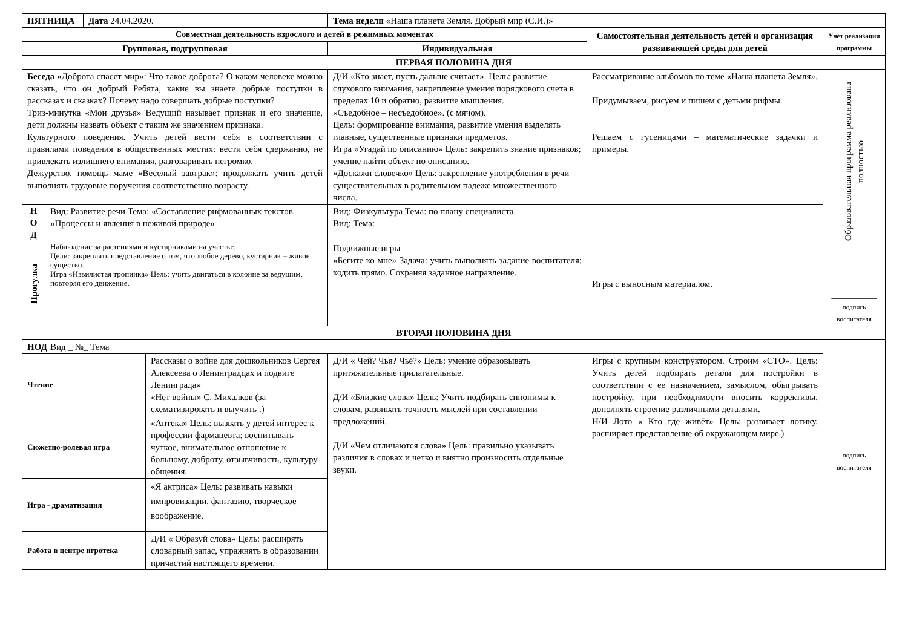| ПЯТНИЦА | | Дата 24.04.2020. | | Тема недели «Наша планета Земля. Добрый мир (С.И.)» | | |
| Совместная деятельность взрослого и детей в режимных моментах | | | | | Самостоятельная деятельность детей и организация развивающей среды для детей | Учет реализации программы |
| Групповая, подгрупповая | | | | Индивидуальная | | |
| ПЕРВАЯ ПОЛОВИНА ДНЯ | | | | | | |
| Беседа «Доброта спасет мир»: Что такое доброта? О каком человеке можно сказать, что он добрый Ребята, какие вы знаете добрые поступки в рассказах и сказках? Почему надо совершать добрые поступки? Триз-минутка «Мои друзья» Ведущий называет признак и его значение, дети должны назвать объект с таким же значением признака. Культурного поведения. Учить детей вести себя в соответствии с правилами поведения в общественных местах: вести себя сдержанно, не привлекать излишнего внимания, разговаривать негромко. Дежурство, помощь маме «Веселый завтрак»: продолжать учить детей выполнять трудовые поручения соответственно возрасту. | | | | Д/И «Кто знает, пусть дальше считает». Цель: развитие слухового внимания, закрепление умения порядкового счета в пределах 10 и обратно, развитие мышления. «Съедобное – несъедобное». (с мячом). Цель: формирование внимания, развитие умения выделять главные, существенные признаки предметов. Игра «Угадай по описанию» Цель : закрепить знание признаков; умение найти объект по описанию. «Доскажи словечко» Цель: закрепление употребления в речи существительных в родительном падеже множественного числа. | Рассматривание альбомов по теме «Наша планета Земля». Придумываем, рисуем и пишем с детьми рифмы. Решаем с гусеницами – математические задачки и примеры. | Образовательная программа реализована полностью __________ подпись воспитателя |
| Н О Д | Вид: Развитие речи Тема: «Составление рифмованных текстов «Процессы и явления в неживой природе» | | | Вид: Физкультура Тема: по плану специалиста. Вид: Тема: | | |
| Прогулка | Наблюдение за растениями и кустарниками на участке. Цели : закреплять представление о том, что любое дерево, кустарник – живое существо. Игра «Извилистая тропинка» Цель: учить двигаться в колонне за ведущим, повторяя его движение. | | | Подвижные игры «Бегите ко мне» Задача: учить выполнять задание воспитателя; ходить прямо. Сохраняя заданное направление. | Игры с выносным материалом. | |
| ВТОРАЯ ПОЛОВИНА ДНЯ | | | | | | |
| НОД | Вид _ №_ Тема | | | | | ________ подпись воспитателя |
| Чтение | | | Рассказы о войне для дошкольников Сергея Алексеева о Ленинградцах и подвиге Ленинграда» «Нет войны» С. Михалков (за схематизировать и выучить .) | Д/И « Чей? Чья? Чьё?» Цель: умение образовывать притяжательные прилагательные. Д/И «Близкие слова» Цель: Учить подбирать синонимы к словам, развивать точность мыслей при составлении предложений. Д/И «Чем отличаются слова» Цель: правильно указывать различия в словах и четко и внятно произносить отдельные звуки. | Игры с крупным конструктором. Строим «СТО». Цель: Учить детей подбирать детали для постройки в соответствии с ее назначением, замыслом, обыгрывать постройку, при необходимости вносить коррективы, дополнять строение различными деталями. Н/И Лото « Кто где живёт» Цель: развивает логику, расширяет представление об окружающем мире.) | |
| Сюжетно-ролевая игра | | | «Аптека» Цель: вызвать у детей интерес к профессии фармацевта; воспитывать чуткое, внимательное отношение к больному, доброту, отзывчивость, культуру общения. | | | |
| Игра - драматизация | | | «Я актриса» Цель: развивать навыки импровизации, фантазию, творческое воображение. | | | |
| Работа в центре игротека | | | Д/И « Образуй слова» Цель: расширять словарный запас, упражнять в образовании причастий настоящего времени. | | | |